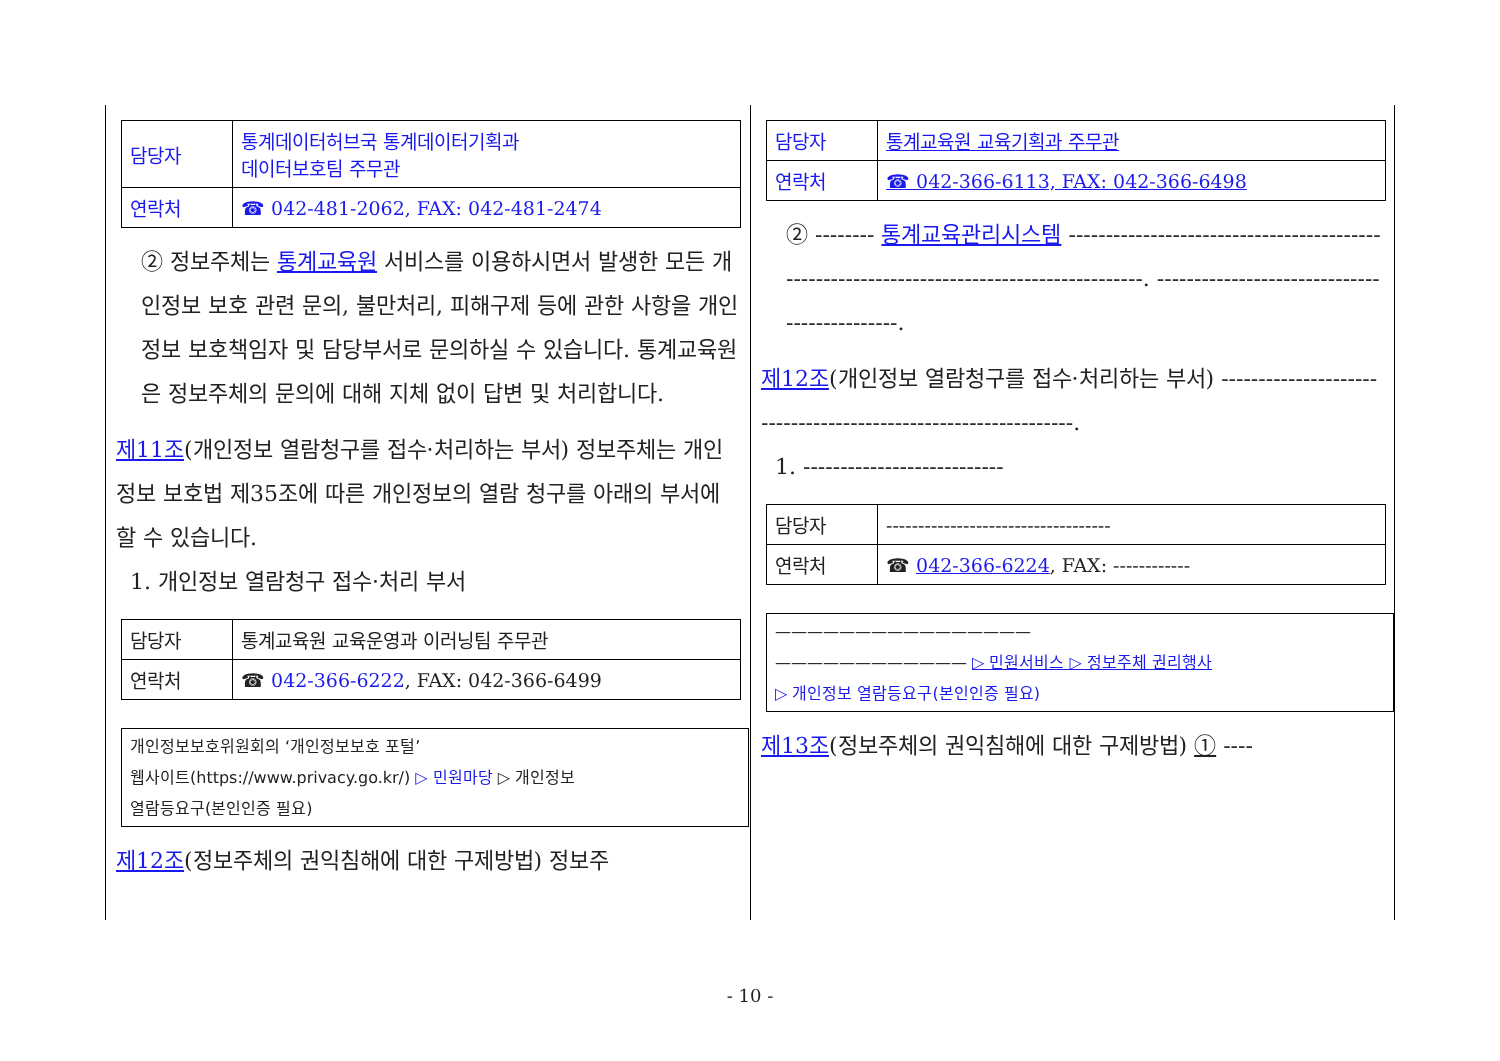| 담당자 | 통계데이터허브국 통계데이터기획과 데이터보호팀 주무관 |
| 연락처 | ☎ 042-481-2062, FAX: 042-481-2474 |
② 정보주체는 통계교육원 서비스를 이용하시면서 발생한 모든 개인정보 보호 관련 문의, 불만처리, 피해구제 등에 관한 사항을 개인정보 보호책임자 및 담당부서로 문의하실 수 있습니다. 통계교육원은 정보주체의 문의에 대해 지체 없이 답변 및 처리합니다.
제11조(개인정보 열람청구를 접수·처리하는 부서) 정보주체는 개인정보 보호법 제35조에 따른 개인정보의 열람 청구를 아래의 부서에 할 수 있습니다.
1. 개인정보 열람청구 접수·처리 부서
| 담당자 | 통계교육원 교육운영과 이러닝팀 주무관 |
| 연락처 | ☎ 042-366-6222 , FAX: 042-366-6499 |
개인정보보호위원회의 ‘개인정보보호 포털’
웹사이트(https://www.privacy.go.kr/) ▷ 민원마당 ▷ 개인정보
열람등요구(본인인증 필요)
제12조(정보주체의 권익침해에 대한 구제방법) 정보주
| 담당자 | 통계교육원 교육기획과 주무관 |
| 연락처 | ☎ 042-366-6113, FAX: 042-366-6498 |
② -------- 통계교육관리시스템 ------------------------------------------------------------------------------------------. ---------------------------------------------.
제12조(개인정보 열람청구를 접수·처리하는 부서) ---------------------------------------------------------------.
1. ---------------------------
| 담당자 | ----------------------------------- |
| 연락처 | ☎ 042-366-6224 , FAX: ------------ |
————————————————
———————————— ▷ 민원서비스 ▷ 정보주체 권리행사
▷ 개인정보 열람등요구(본인인증 필요)
제13조(정보주체의 권익침해에 대한 구제방법) ① ----
- 10 -